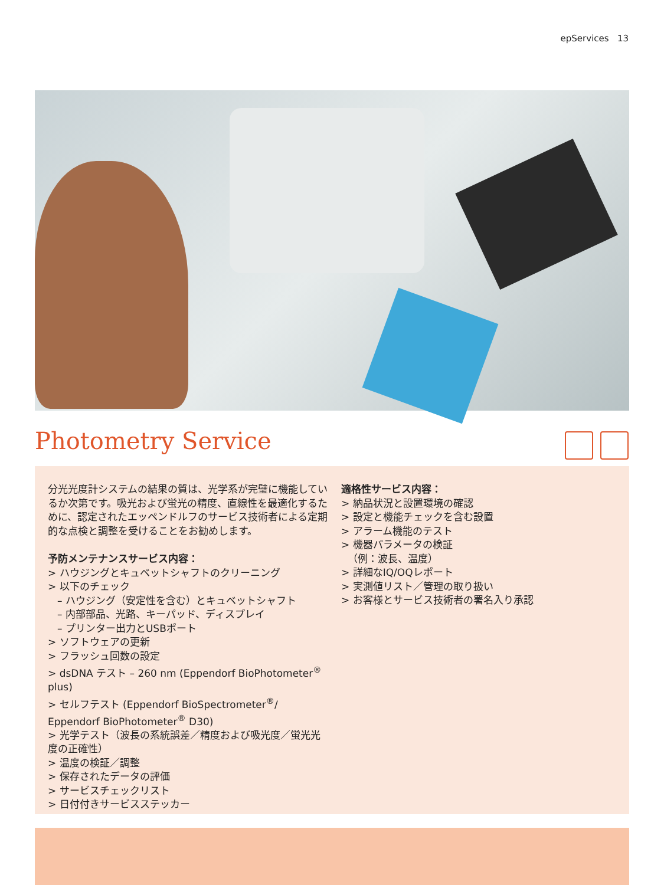epServices 13
Photometry Service
分光光度計システムの結果の質は、光学系が完璧に機能しているか次第です。吸光および蛍光の精度、直線性を最適化するために、認定されたエッペンドルフのサービス技術者による定期的な点検と調整を受けることをお勧めします。
予防メンテナンスサービス内容：
> ハウジングとキュベットシャフトのクリーニング
> 以下のチェック
– ハウジング（安定性を含む）とキュベットシャフト
– 内部部品、光路、キーパッド、ディスプレイ
– プリンター出力とUSBポート
> ソフトウェアの更新
> フラッシュ回数の設定
> dsDNA テスト – 260 nm (Eppendorf BioPhotometer<sup>®</sup> plus)
> セルフテスト (Eppendorf BioSpectrometer<sup>®</sup>/ Eppendorf BioPhotometer<sup>®</sup> D30)
> 光学テスト（波長の系統誤差／精度および吸光度／蛍光光度の正確性）
> 温度の検証／調整
> 保存されたデータの評価
> サービスチェックリスト
> 日付付きサービスステッカー
適格性サービス内容：
> 納品状況と設置環境の確認
> 設定と機能チェックを含む設置
> アラーム機能のテスト
> 機器パラメータの検証
（例：波長、温度）
> 詳細なIQ/OQレポート
> 実測値リスト／管理の取り扱い
> お客様とサービス技術者の署名入り承認